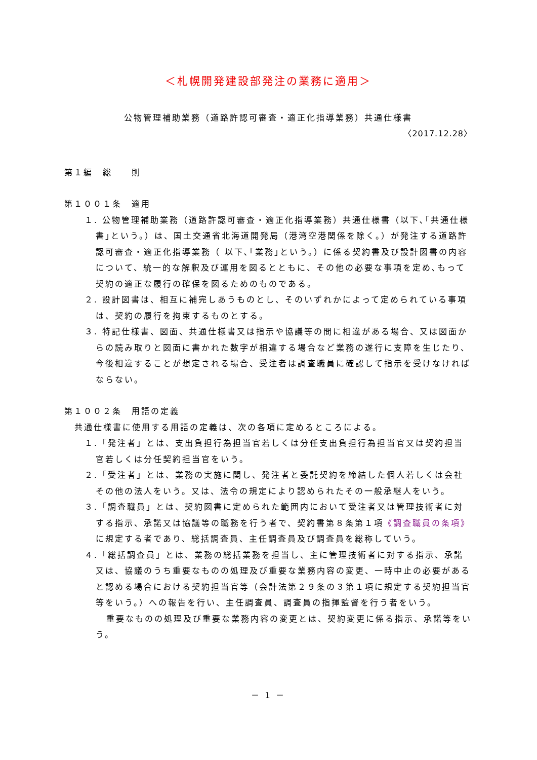＜札幌開発建設部発注の業務に適用＞
公物管理補助業務（道路許認可審査・適正化指導業務）共通仕様書
〈2017.12.28〉
第１編　総　　則
第１００１条　適用
１. 公物管理補助業務（道路許認可審査・適正化指導業務）共通仕様書（以下､｢共通仕様書｣という。）は、国土交通省北海道開発局（港湾空港関係を除く。）が発注する道路許認可審査・適正化指導業務（ 以下､｢業務｣という。）に係る契約書及び設計図書の内容について、統一的な解釈及び運用を図るとともに、その他の必要な事項を定め､もって契約の適正な履行の確保を図るためのものである。
２. 設計図書は、相互に補完しあうものとし、そのいずれかによって定められている事項は、契約の履行を拘束するものとする。
３. 特記仕様書、図面、共通仕様書又は指示や協議等の間に相違がある場合、又は図面からの読み取りと図面に書かれた数字が相違する場合など業務の遂行に支障を生じたり、今後相違することが想定される場合、受注者は調査職員に確認して指示を受けなければならない。
第１００２条　用語の定義
共通仕様書に使用する用語の定義は、次の各項に定めるところによる。
１.「発注者」とは、支出負担行為担当官若しくは分任支出負担行為担当官又は契約担当官若しくは分任契約担当官をいう。
２.「受注者」とは、業務の実施に関し、発注者と委託契約を締結した個人若しくは会社その他の法人をいう。又は、法令の規定により認められたその一般承継人をいう。
３.「調査職員」とは、契約図書に定められた範囲内において受注者又は管理技術者に対する指示、承諾又は協議等の職務を行う者で、契約書第８条第１項《調査職員の条項》に規定する者であり、総括調査員、主任調査員及び調査員を総称していう。
４.「総括調査員」とは、業務の総括業務を担当し、主に管理技術者に対する指示、承諾又は、協議のうち重要なものの処理及び重要な業務内容の変更、一時中止の必要があると認める場合における契約担当官等（会計法第２９条の３第１項に規定する契約担当官等をいう。）への報告を行い、主任調査員、調査員の指揮監督を行う者をいう。
重要なものの処理及び重要な業務内容の変更とは、契約変更に係る指示、承諾等をいう。
－ 1 －